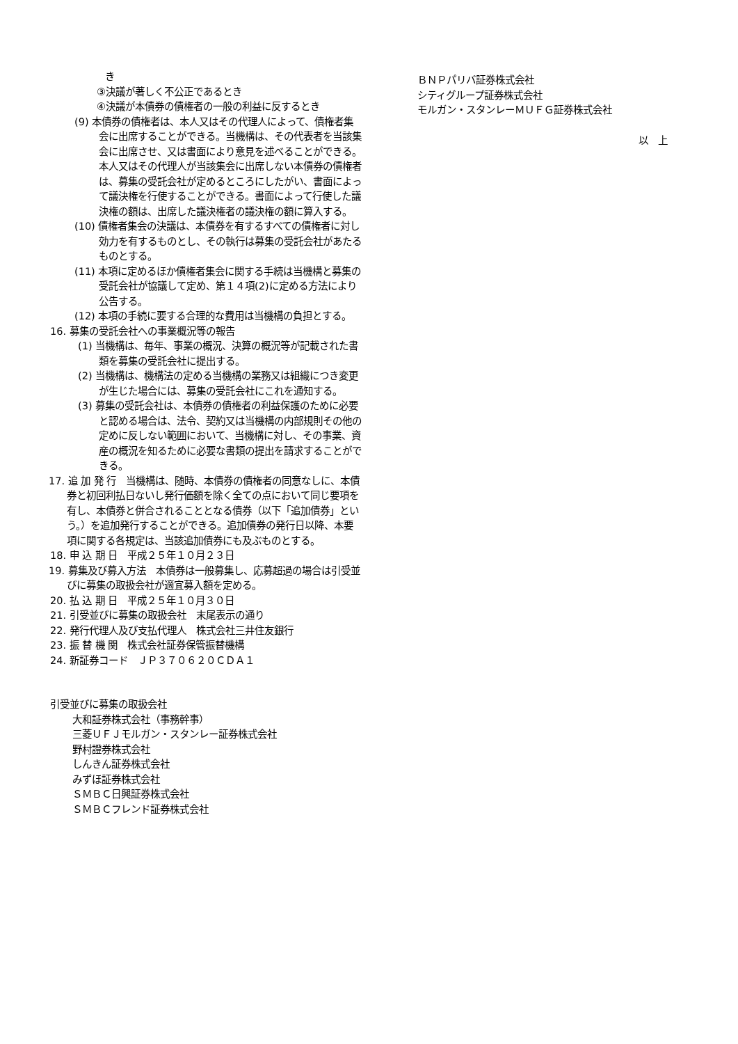き
③決議が著しく不公正であるとき
④決議が本債券の債権者の一般の利益に反するとき
(9) 本債券の債権者は、本人又はその代理人によって、債権者集会に出席することができる。当機構は、その代表者を当該集会に出席させ、又は書面により意見を述べることができる。本人又はその代理人が当該集会に出席しない本債券の債権者は、募集の受託会社が定めるところにしたがい、書面によって議決権を行使することができる。書面によって行使した議決権の額は、出席した議決権者の議決権の額に算入する。
(10) 債権者集会の決議は、本債券を有するすべての債権者に対し効力を有するものとし、その執行は募集の受託会社があたるものとする。
(11) 本項に定めるほか債権者集会に関する手続は当機構と募集の受託会社が協議して定め、第１４項(2)に定める方法により公告する。
(12) 本項の手続に要する合理的な費用は当機構の負担とする。
16. 募集の受託会社への事業概況等の報告
(1) 当機構は、毎年、事業の概況、決算の概況等が記載された書類を募集の受託会社に提出する。
(2) 当機構は、機構法の定める当機構の業務又は組織につき変更が生じた場合には、募集の受託会社にこれを通知する。
(3) 募集の受託会社は、本債券の債権者の利益保護のために必要と認める場合は、法令、契約又は当機構の内部規則その他の定めに反しない範囲において、当機構に対し、その事業、資産の概況を知るために必要な書類の提出を請求することができる。
17. 追 加 発 行　当機構は、随時、本債券の債権者の同意なしに、本債券と初回利払日ないし発行価額を除く全ての点において同じ要項を有し、本債券と併合されることとなる債券（以下「追加債券」という。）を追加発行することができる。追加債券の発行日以降、本要項に関する各規定は、当該追加債券にも及ぶものとする。
18. 申 込 期 日　平成２５年１０月２３日
19. 募集及び募入方法　本債券は一般募集し、応募超過の場合は引受並びに募集の取扱会社が適宜募入額を定める。
20. 払 込 期 日　平成２５年１０月３０日
21. 引受並びに募集の取扱会社　末尾表示の通り
22. 発行代理人及び支払代理人　株式会社三井住友銀行
23. 振 替 機 関　株式会社証券保管振替機構
24. 新証券コード　ＪＰ３７０６２０ＣＤＡ１
引受並びに募集の取扱会社
大和証券株式会社（事務幹事）
三菱ＵＦＪモルガン・スタンレー証券株式会社
野村證券株式会社
しんきん証券株式会社
みずほ証券株式会社
ＳＭＢＣ日興証券株式会社
ＳＭＢＣフレンド証券株式会社
ＢＮＰパリバ証券株式会社
シティグループ証券株式会社
モルガン・スタンレーＭＵＦＧ証券株式会社
以　上